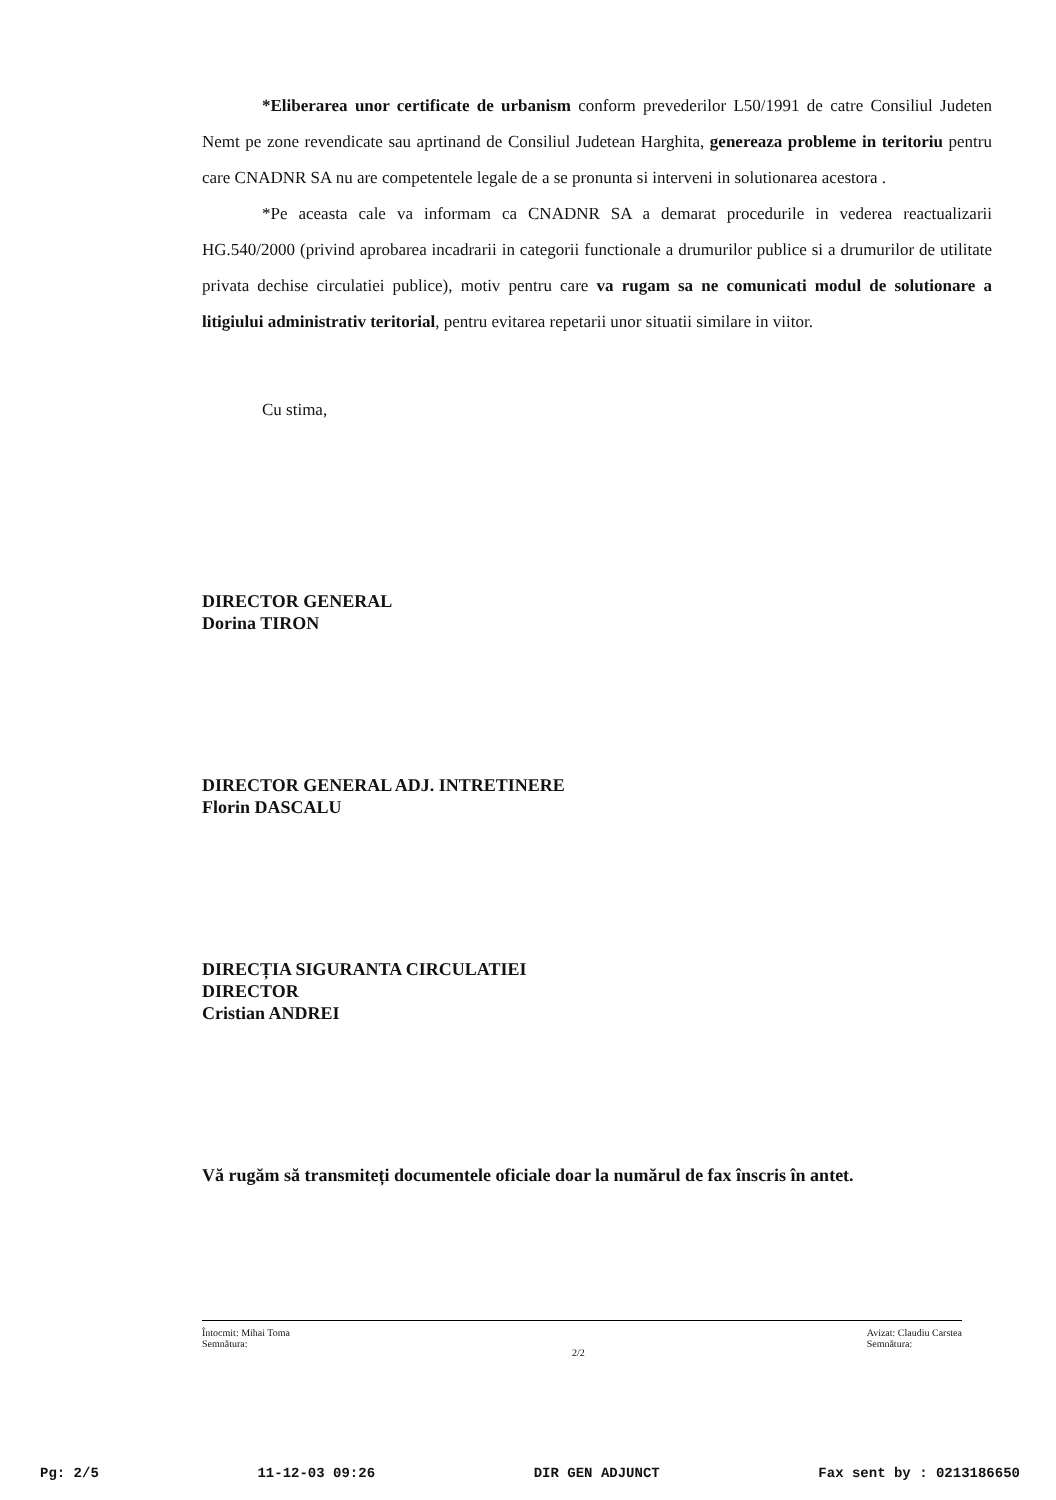*Eliberarea unor certificate de urbanism conform prevederilor L50/1991 de catre Consiliul Judeten Nemt pe zone revendicate sau aprtinand de Consiliul Judetean Harghita, genereaza probleme in teritoriu pentru care CNADNR SA nu are competentele legale de a se pronunta si interveni in solutionarea acestora .
*Pe aceasta cale va informam ca CNADNR SA a demarat procedurile in vederea reactualizarii HG.540/2000 (privind aprobarea incadrarii in categorii functionale a drumurilor publice si a drumurilor de utilitate privata dechise circulatiei publice), motiv pentru care va rugam sa ne comunicati modul de solutionare a litigiului administrativ teritorial, pentru evitarea repetarii unor situatii similare in viitor.
Cu stima,
DIRECTOR GENERAL
Dorina TIRON
DIRECTOR GENERAL ADJ. INTRETINERE
Florin DASCALU
DIRECȚIA SIGURANTA CIRCULATIEI
DIRECTOR
Cristian ANDREI
Vă rugăm să transmiteți documentele oficiale doar la numărul de fax înscris în antet.
Întocmit: Mihai Toma
Semnătura: 2/2 Avizat: Claudiu Carstea
Semnătura:
Pg: 2/5 11-12-03 09:26 DIR GEN ADJUNCT Fax sent by : 0213186650